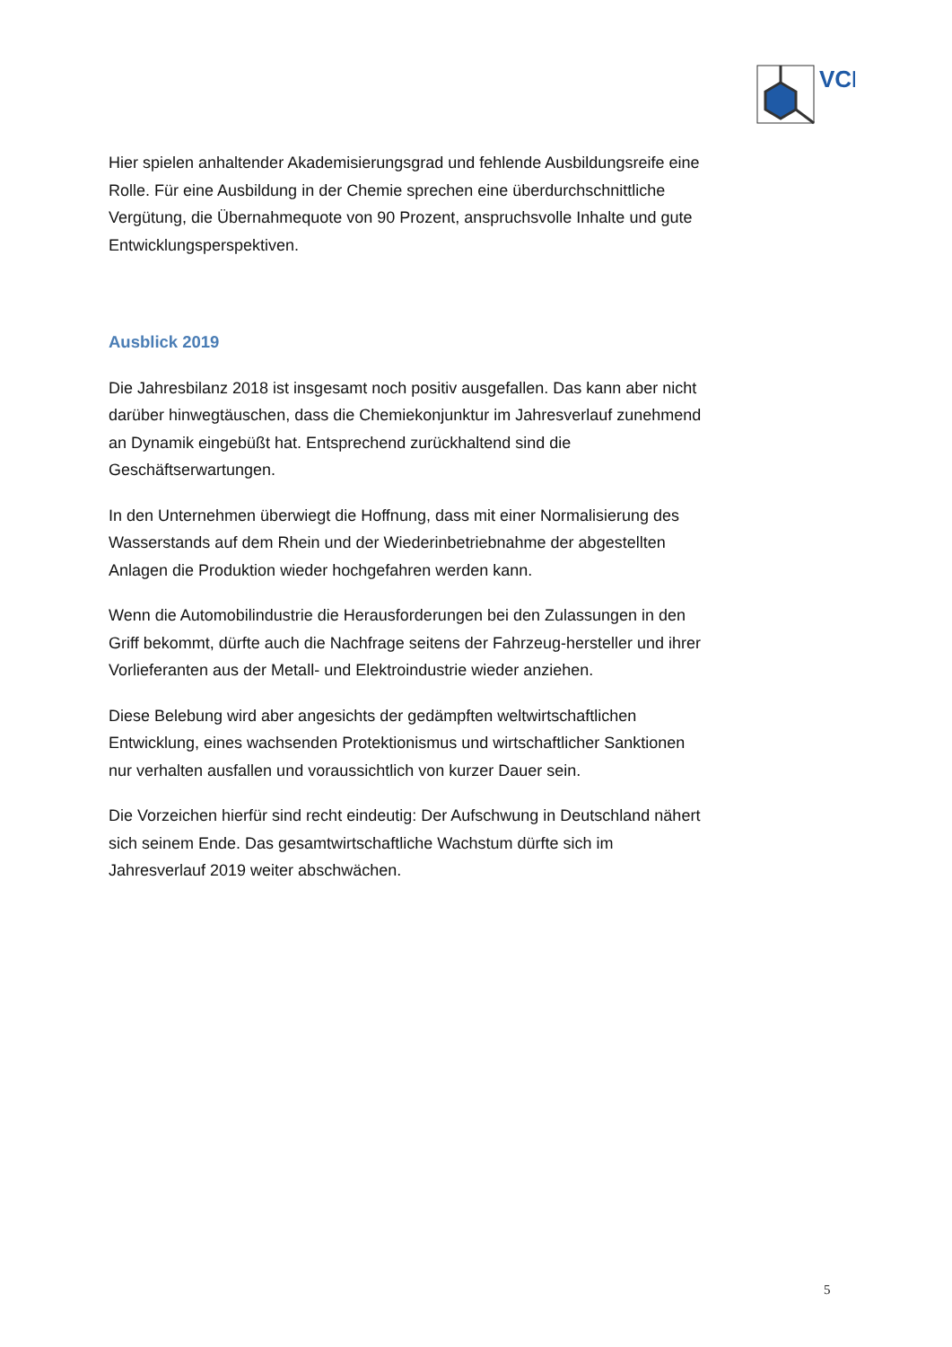VCI
Hier spielen anhaltender Akademisierungsgrad und fehlende Ausbildungsreife eine Rolle. Für eine Ausbildung in der Chemie sprechen eine überdurchschnittliche Vergütung, die Übernahmequote von 90 Prozent, anspruchsvolle Inhalte und gute Entwicklungsperspektiven.
Ausblick 2019
Die Jahresbilanz 2018 ist insgesamt noch positiv ausgefallen. Das kann aber nicht darüber hinwegtäuschen, dass die Chemiekonjunktur im Jahresverlauf zunehmend an Dynamik eingebüßt hat. Entsprechend zurückhaltend sind die Geschäftserwartungen.
In den Unternehmen überwiegt die Hoffnung, dass mit einer Normalisierung des Wasserstands auf dem Rhein und der Wiederinbetriebnahme der abgestellten Anlagen die Produktion wieder hochgefahren werden kann.
Wenn die Automobilindustrie die Herausforderungen bei den Zulassungen in den Griff bekommt, dürfte auch die Nachfrage seitens der Fahrzeug-hersteller und ihrer Vorlieferanten aus der Metall- und Elektroindustrie wieder anziehen.
Diese Belebung wird aber angesichts der gedämpften weltwirtschaftlichen Entwicklung, eines wachsenden Protektionismus und wirtschaftlicher Sanktionen nur verhalten ausfallen und voraussichtlich von kurzer Dauer sein.
Die Vorzeichen hierfür sind recht eindeutig: Der Aufschwung in Deutschland nähert sich seinem Ende. Das gesamtwirtschaftliche Wachstum dürfte sich im Jahresverlauf 2019 weiter abschwächen.
5